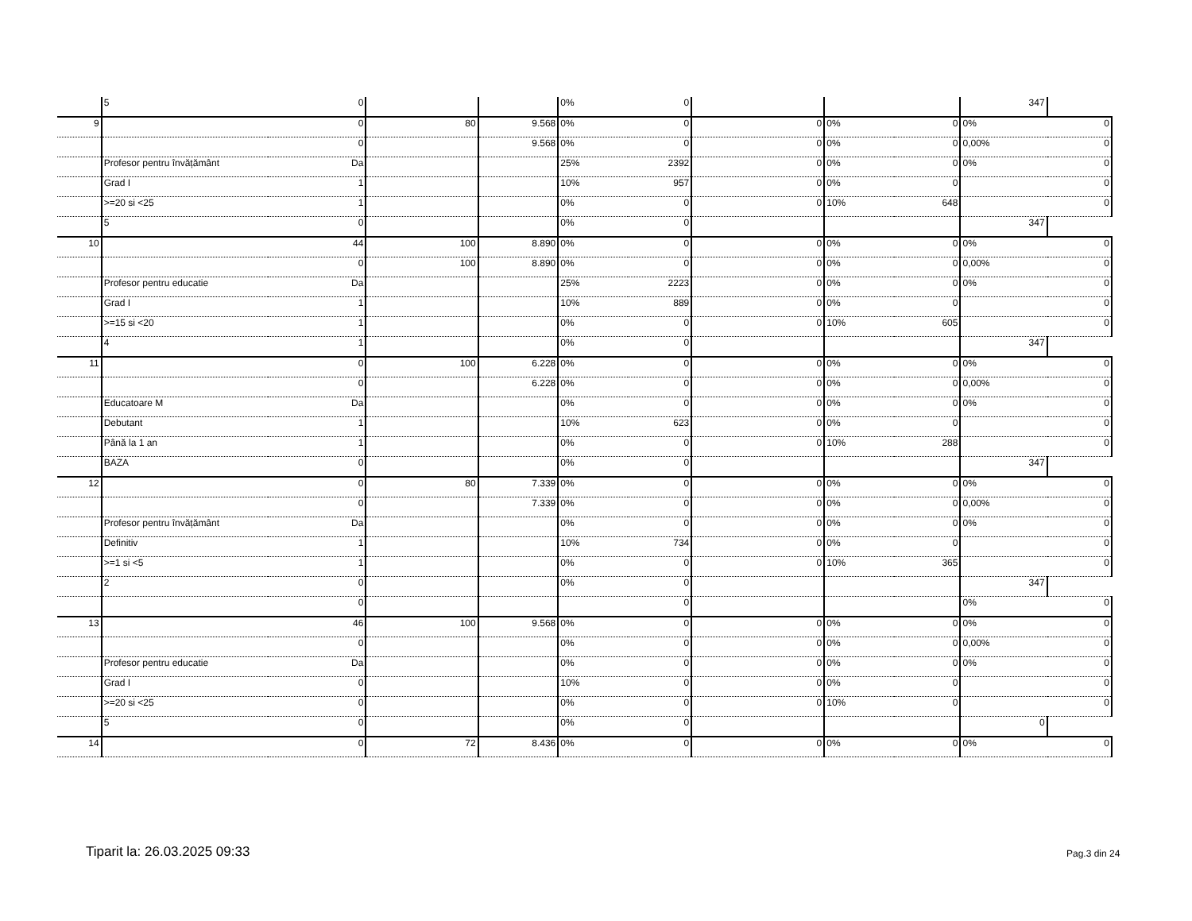| | 5 | 0 | | | 0% | 0 | | | | 347 | |
| 9 | | 0 | 80 | 9.568 | 0% | 0 | 0 | 0% | 0 | 0% | 0 |
| | | 0 | | 9.568 | 0% | 0 | 0 | 0% | 0 | 0,00% | 0 |
| | Profesor pentru învățământ | Da | | | 25% | 2392 | 0 | 0% | 0 | 0% | 0 |
| | Grad I | 1 | | | 10% | 957 | 0 | 0% | 0 | | 0 |
| | >=20 si <25 | 1 | | | 0% | 0 | 0 | 10% | 648 | | 0 |
| | 5 | 0 | | | 0% | 0 | | | | 347 | |
| 10 | | 44 | 100 | 8.890 | 0% | 0 | 0 | 0% | 0 | 0% | 0 |
| | | 0 | 100 | 8.890 | 0% | 0 | 0 | 0% | 0 | 0,00% | 0 |
| | Profesor pentru educatie | Da | | | 25% | 2223 | 0 | 0% | 0 | 0% | 0 |
| | Grad I | 1 | | | 10% | 889 | 0 | 0% | 0 | | 0 |
| | >=15 si <20 | 1 | | | 0% | 0 | 0 | 10% | 605 | | 0 |
| | 4 | 1 | | | 0% | 0 | | | | 347 | |
| 11 | | 0 | 100 | 6.228 | 0% | 0 | 0 | 0% | 0 | 0% | 0 |
| | | 0 | | 6.228 | 0% | 0 | 0 | 0% | 0 | 0,00% | 0 |
| | Educatoare M | Da | | | 0% | 0 | 0 | 0% | 0 | 0% | 0 |
| | Debutant | 1 | | | 10% | 623 | 0 | 0% | 0 | | 0 |
| | Până la 1 an | 1 | | | 0% | 0 | 0 | 10% | 288 | | 0 |
| | BAZA | 0 | | | 0% | 0 | | | | 347 | |
| 12 | | 0 | 80 | 7.339 | 0% | 0 | 0 | 0% | 0 | 0% | 0 |
| | | 0 | | 7.339 | 0% | 0 | 0 | 0% | 0 | 0,00% | 0 |
| | Profesor pentru învățământ | Da | | | 0% | 0 | 0 | 0% | 0 | 0% | 0 |
| | Definitiv | 1 | | | 10% | 734 | 0 | 0% | 0 | | 0 |
| | >=1 si <5 | 1 | | | 0% | 0 | 0 | 10% | 365 | | 0 |
| | 2 | 0 | | | 0% | 0 | | | | 347 | |
| | | 0 | | | | 0 | | | | 0% | 0 |
| 13 | | 46 | 100 | 9.568 | 0% | 0 | 0 | 0% | 0 | 0% | 0 |
| | | 0 | | | 0% | 0 | 0 | 0% | 0 | 0,00% | 0 |
| | Profesor pentru educatie | Da | | | 0% | 0 | 0 | 0% | 0 | 0% | 0 |
| | Grad I | 0 | | | 10% | 0 | 0 | 0% | 0 | | 0 |
| | >=20 si <25 | 0 | | | 0% | 0 | 0 | 10% | 0 | | 0 |
| | 5 | 0 | | | 0% | 0 | | | | 0 | |
| 14 | | 0 | 72 | 8.436 | 0% | 0 | 0 | 0% | 0 | 0% | 0 |
Tiparit la: 26.03.2025 09:33 Pag.3 din 24